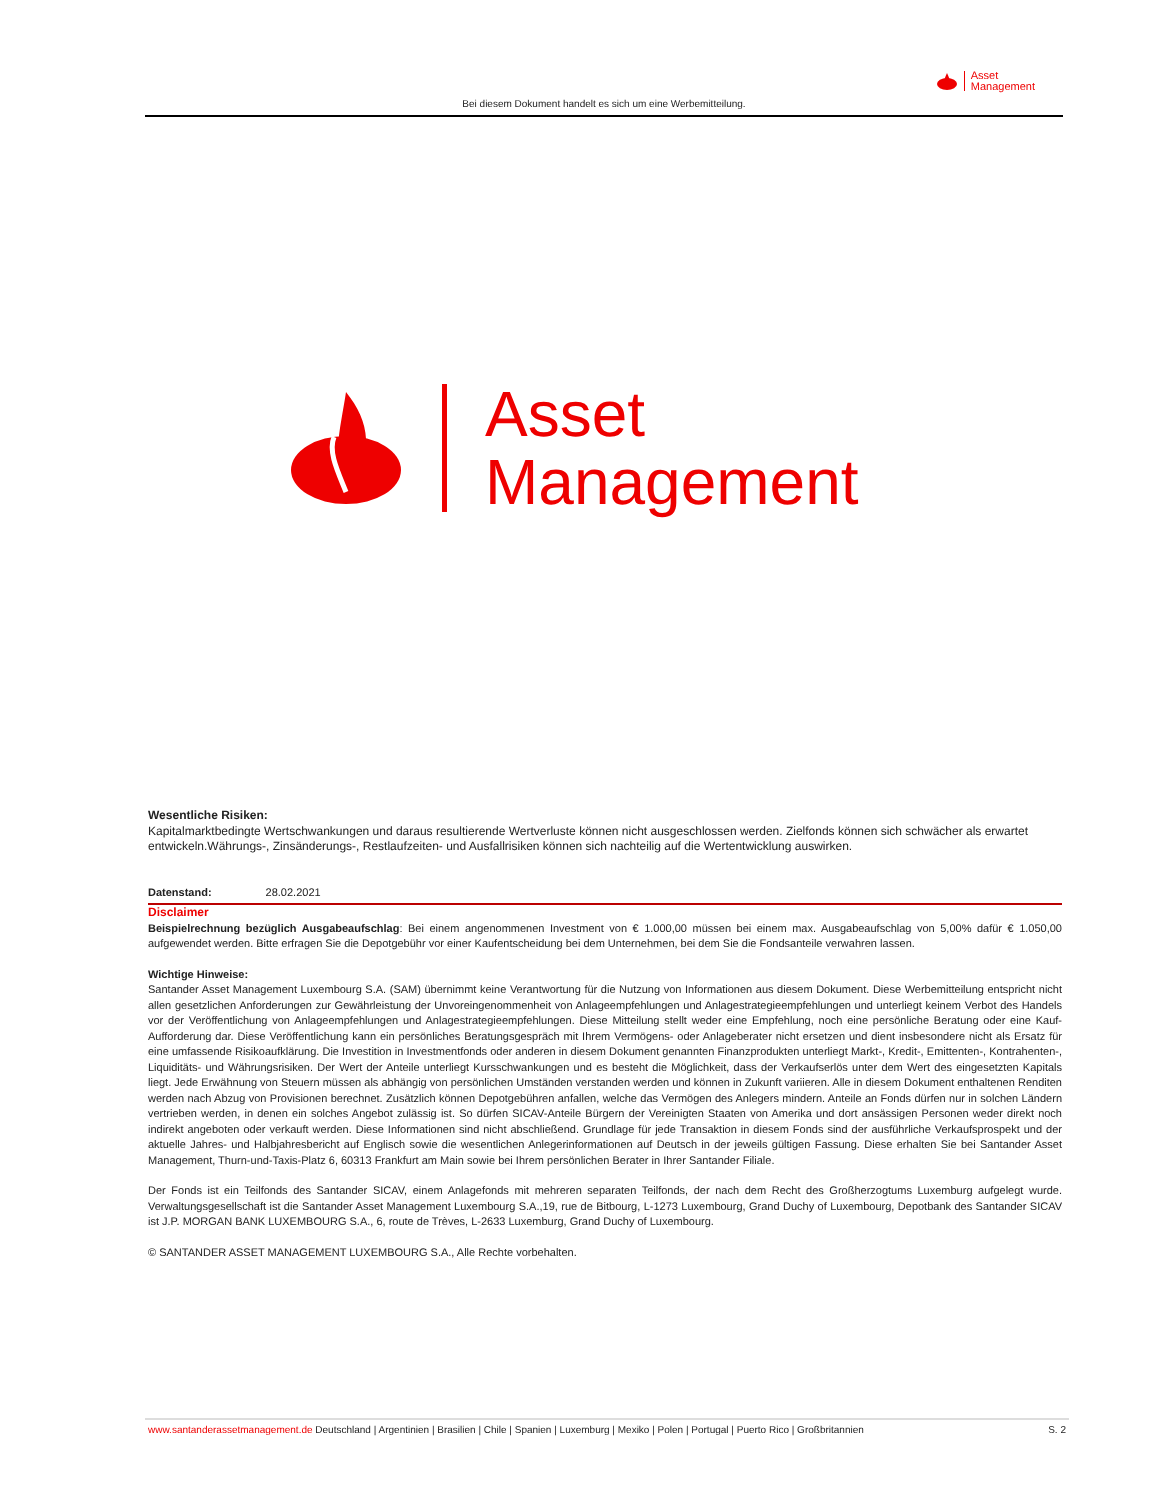Asset
Management
Bei diesem Dokument handelt es sich um eine Werbemitteilung.
Asset
Management
Wesentliche Risiken:
Kapitalmarktbedingte Wertschwankungen und daraus resultierende Wertverluste können nicht ausgeschlossen werden. Zielfonds können sich schwächer als erwartet entwickeln.Währungs-, Zinsänderungs-, Restlaufzeiten- und Ausfallrisiken können sich nachteilig auf die Wertentwicklung auswirken.
Datenstand: 28.02.2021
Disclaimer
Beispielrechnung bezüglich Ausgabeaufschlag: Bei einem angenommenen Investment von € 1.000,00 müssen bei einem max. Ausgabeaufschlag von 5,00% dafür € 1.050,00 aufgewendet werden. Bitte erfragen Sie die Depotgebühr vor einer Kaufentscheidung bei dem Unternehmen, bei dem Sie die Fondsanteile verwahren lassen.
Wichtige Hinweise:
Santander Asset Management Luxembourg S.A. (SAM) übernimmt keine Verantwortung für die Nutzung von Informationen aus diesem Dokument. Diese Werbemitteilung entspricht nicht allen gesetzlichen Anforderungen zur Gewährleistung der Unvoreingenommenheit von Anlageempfehlungen und Anlagestrategieempfehlungen und unterliegt keinem Verbot des Handels vor der Veröffentlichung von Anlageempfehlungen und Anlagestrategieempfehlungen. Diese Mitteilung stellt weder eine Empfehlung, noch eine persönliche Beratung oder eine Kauf-Aufforderung dar. Diese Veröffentlichung kann ein persönliches Beratungsgespräch mit Ihrem Vermögens- oder Anlageberater nicht ersetzen und dient insbesondere nicht als Ersatz für eine umfassende Risikoaufklärung. Die Investition in Investmentfonds oder anderen in diesem Dokument genannten Finanzprodukten unterliegt Markt-, Kredit-, Emittenten-, Kontrahenten-, Liquiditäts- und Währungsrisiken. Der Wert der Anteile unterliegt Kursschwankungen und es besteht die Möglichkeit, dass der Verkaufserlös unter dem Wert des eingesetzten Kapitals liegt. Jede Erwähnung von Steuern müssen als abhängig von persönlichen Umständen verstanden werden und können in Zukunft variieren. Alle in diesem Dokument enthaltenen Renditen werden nach Abzug von Provisionen berechnet. Zusätzlich können Depotgebühren anfallen, welche das Vermögen des Anlegers mindern. Anteile an Fonds dürfen nur in solchen Ländern vertrieben werden, in denen ein solches Angebot zulässig ist. So dürfen SICAV-Anteile Bürgern der Vereinigten Staaten von Amerika und dort ansässigen Personen weder direkt noch indirekt angeboten oder verkauft werden. Diese Informationen sind nicht abschließend. Grundlage für jede Transaktion in diesem Fonds sind der ausführliche Verkaufsprospekt und der aktuelle Jahres- und Halbjahresbericht auf Englisch sowie die wesentlichen Anlegerinformationen auf Deutsch in der jeweils gültigen Fassung. Diese erhalten Sie bei Santander Asset Management, Thurn-und-Taxis-Platz 6, 60313 Frankfurt am Main sowie bei Ihrem persönlichen Berater in Ihrer Santander Filiale.
Der Fonds ist ein Teilfonds des Santander SICAV, einem Anlagefonds mit mehreren separaten Teilfonds, der nach dem Recht des Großherzogtums Luxemburg aufgelegt wurde. Verwaltungsgesellschaft ist die Santander Asset Management Luxembourg S.A.,19, rue de Bitbourg, L-1273 Luxembourg, Grand Duchy of Luxembourg, Depotbank des Santander SICAV ist J.P. MORGAN BANK LUXEMBOURG S.A., 6, route de Trèves, L-2633 Luxemburg, Grand Duchy of Luxembourg.
© SANTANDER ASSET MANAGEMENT LUXEMBOURG S.A., Alle Rechte vorbehalten.
www.santanderassetmanagement.de Deutschland | Argentinien | Brasilien | Chile | Spanien | Luxemburg | Mexiko | Polen | Portugal | Puerto Rico | Großbritannien S. 2